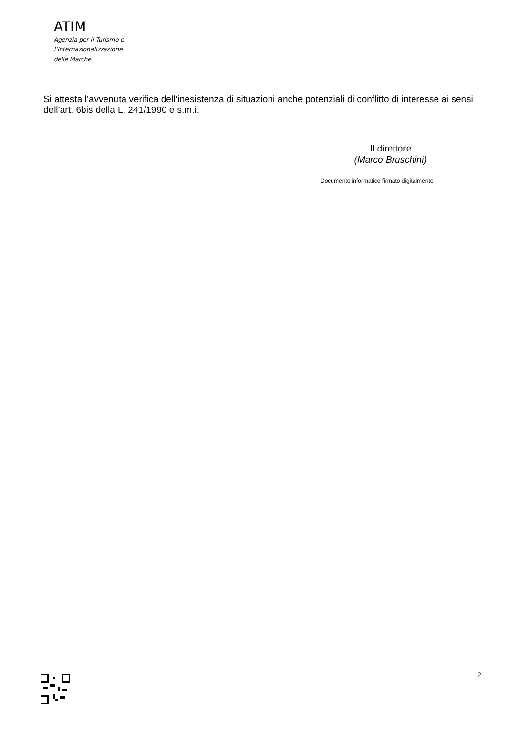ATIM
Agenzia per il Turismo e
l’Internazionalizzazione
delle Marche
Si attesta l’avvenuta verifica dell’inesistenza di situazioni anche potenziali di conflitto di interesse ai sensi dell’art. 6bis della L. 241/1990 e s.m.i.
Il direttore
(Marco Bruschini)
Documento informatico firmato digitalmente
2